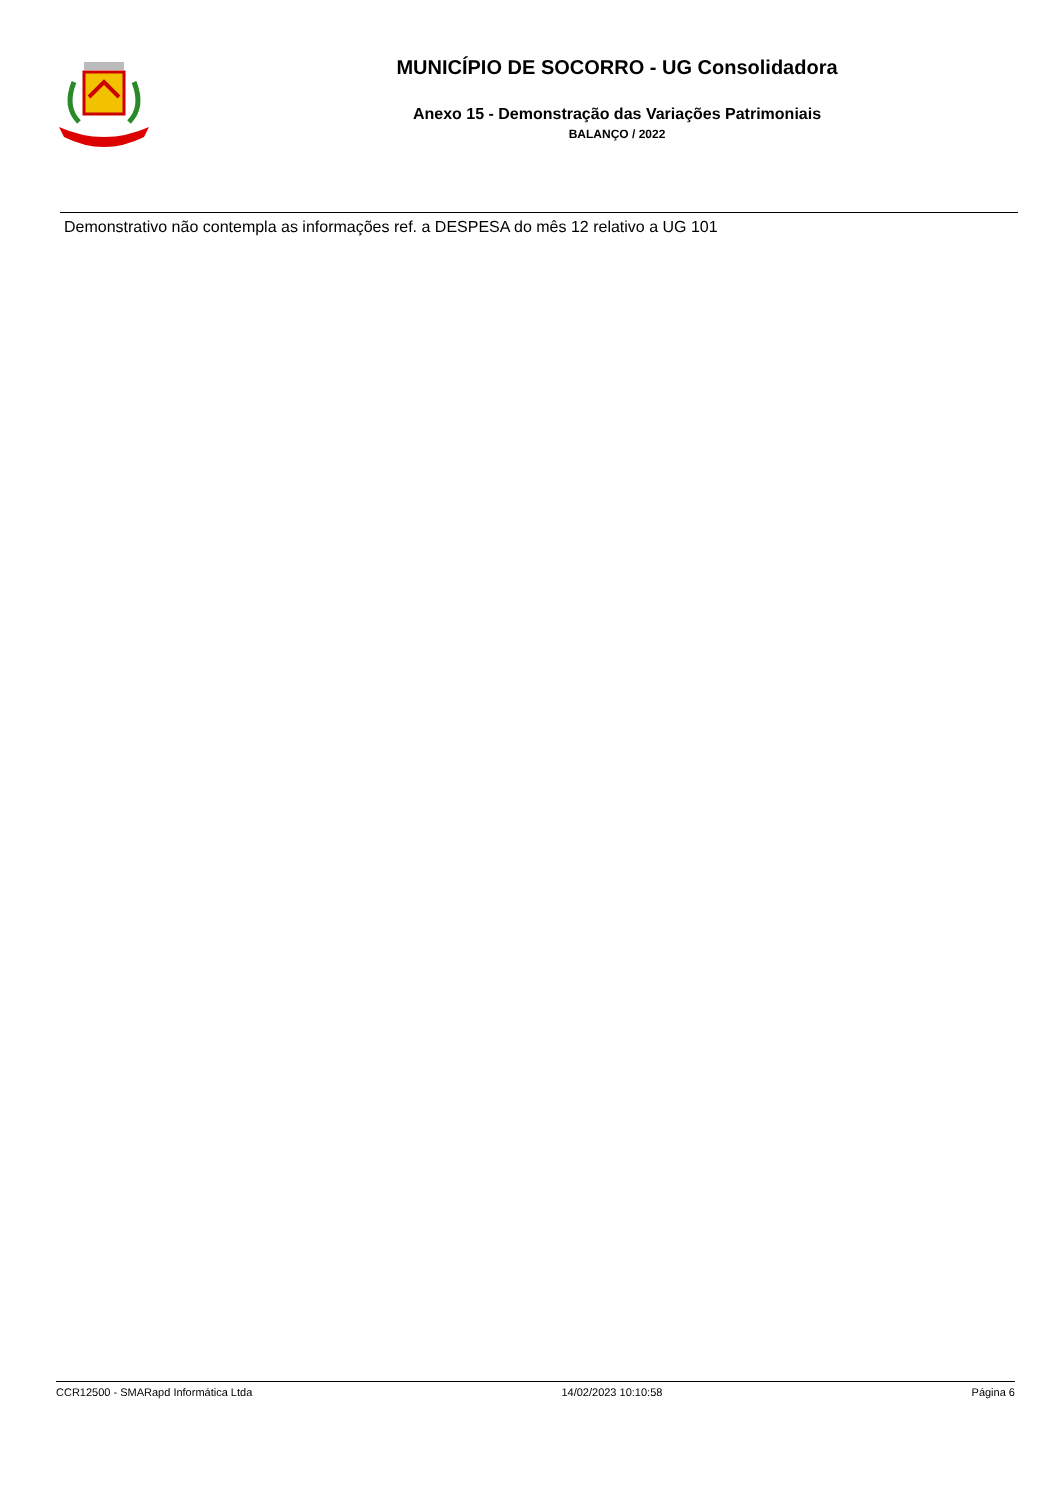MUNICÍPIO DE SOCORRO - UG Consolidadora
Anexo 15 - Demonstração das Variações Patrimoniais
BALANÇO / 2022
Demonstrativo não contempla as informações ref. a DESPESA do mês 12 relativo a UG 101
CCR12500 - SMARapd Informática Ltda 14/02/2023 10:10:58 Página 6